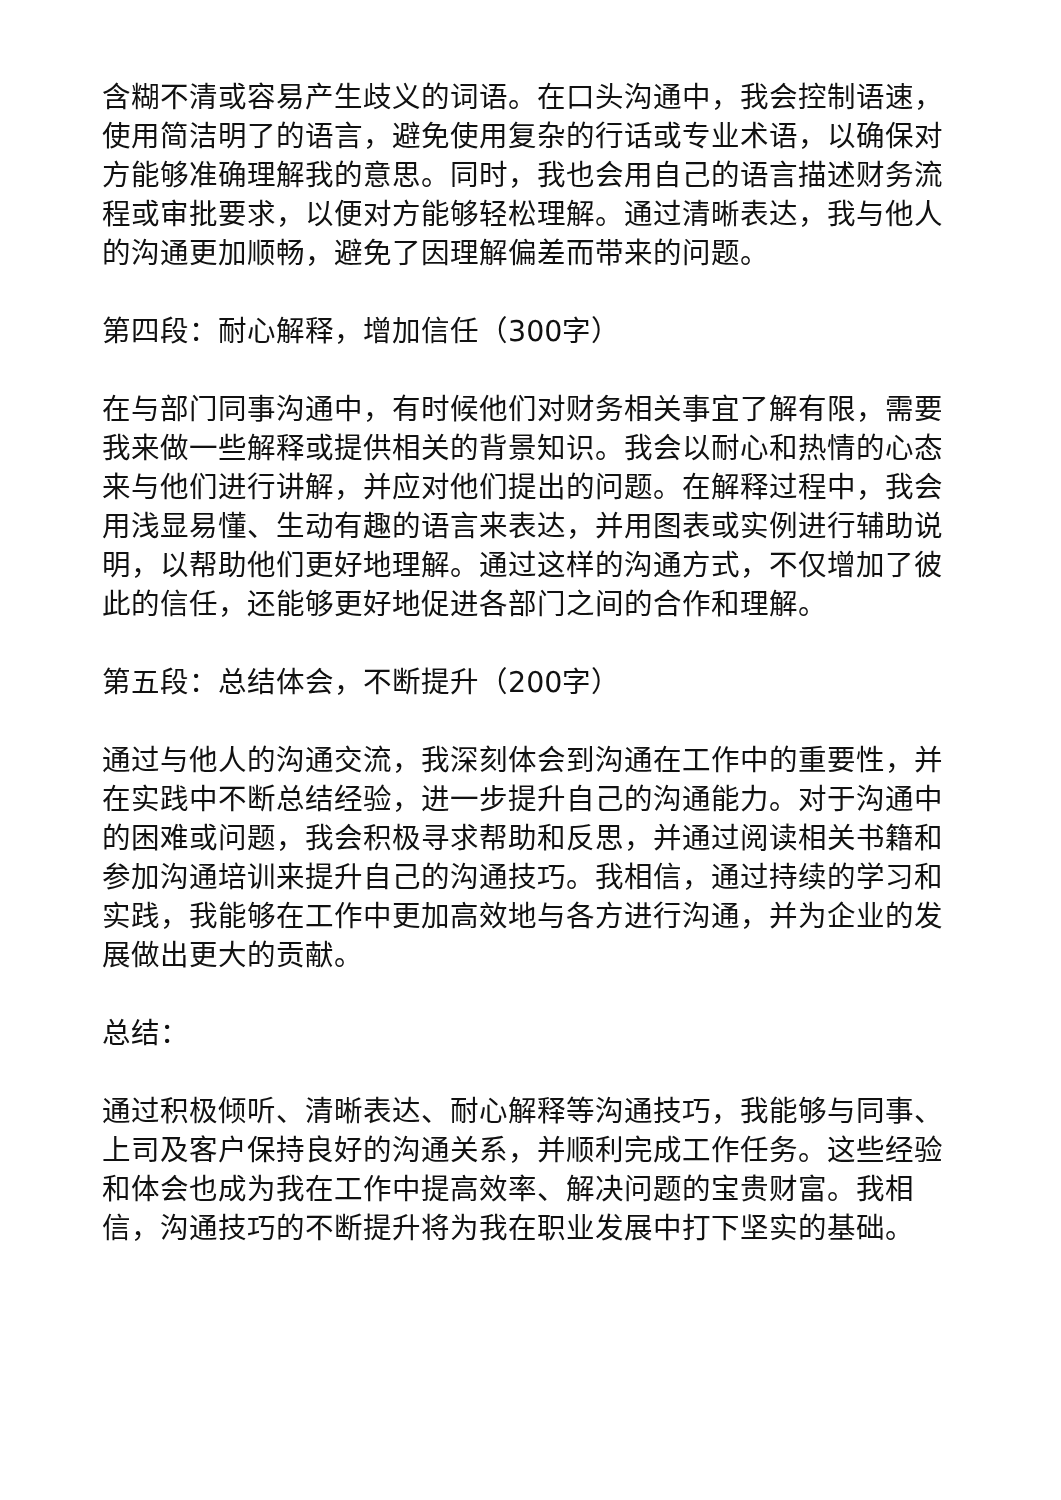含糊不清或容易产生歧义的词语。在口头沟通中，我会控制语速，使用简洁明了的语言，避免使用复杂的行话或专业术语，以确保对方能够准确理解我的意思。同时，我也会用自己的语言描述财务流程或审批要求，以便对方能够轻松理解。通过清晰表达，我与他人的沟通更加顺畅，避免了因理解偏差而带来的问题。
第四段：耐心解释，增加信任（300字）
在与部门同事沟通中，有时候他们对财务相关事宜了解有限，需要我来做一些解释或提供相关的背景知识。我会以耐心和热情的心态来与他们进行讲解，并应对他们提出的问题。在解释过程中，我会用浅显易懂、生动有趣的语言来表达，并用图表或实例进行辅助说明，以帮助他们更好地理解。通过这样的沟通方式，不仅增加了彼此的信任，还能够更好地促进各部门之间的合作和理解。
第五段：总结体会，不断提升（200字）
通过与他人的沟通交流，我深刻体会到沟通在工作中的重要性，并在实践中不断总结经验，进一步提升自己的沟通能力。对于沟通中的困难或问题，我会积极寻求帮助和反思，并通过阅读相关书籍和参加沟通培训来提升自己的沟通技巧。我相信，通过持续的学习和实践，我能够在工作中更加高效地与各方进行沟通，并为企业的发展做出更大的贡献。
总结：
通过积极倾听、清晰表达、耐心解释等沟通技巧，我能够与同事、上司及客户保持良好的沟通关系，并顺利完成工作任务。这些经验和体会也成为我在工作中提高效率、解决问题的宝贵财富。我相信，沟通技巧的不断提升将为我在职业发展中打下坚实的基础。